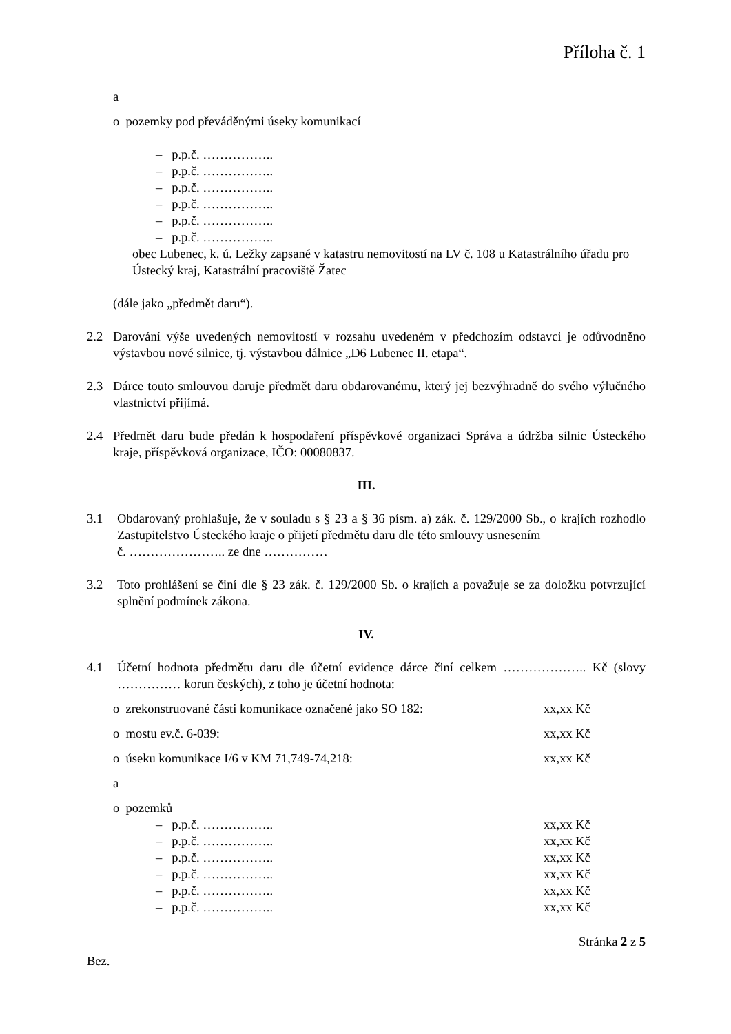Příloha č. 1
a
o pozemky pod převáděnými úseky komunikací
– p.p.č. ……………..
– p.p.č. ……………..
– p.p.č. ……………..
– p.p.č. ……………..
– p.p.č. ……………..
– p.p.č. ……………..
obec Lubenec, k. ú. Ležky zapsané v katastru nemovitostí na LV č. 108 u Katastrálního úřadu pro Ústecký kraj, Katastrální pracoviště Žatec
(dále jako „předmět daru“).
2.2 Darování výše uvedených nemovitostí v rozsahu uvedeném v předchozím odstavci je odůvodněno výstavbou nové silnice, tj. výstavbou dálnice „D6 Lubenec II. etapa“.
2.3 Dárce touto smlouvou daruje předmět daru obdarovanému, který jej bezvýhradně do svého výlučného vlastnictví přijímá.
2.4 Předmět daru bude předán k hospodaření příspěvkové organizaci Správa a údržba silnic Ústeckého kraje, příspěvková organizace, IČO: 00080837.
III.
3.1 Obdarovaný prohlašuje, že v souladu s § 23 a § 36 písm. a) zák. č. 129/2000 Sb., o krajích rozhodlo Zastupitelstvo Ústeckého kraje o přijetí předmětu daru dle této smlouvy usnesením
č. ………………….. ze dne ……………
3.2 Toto prohlášení se činí dle § 23 zák. č. 129/2000 Sb. o krajích a považuje se za doložku potvrzující splnění podmínek zákona.
IV.
4.1 Účetní hodnota předmětu daru dle účetní evidence dárce činí celkem ……………….. Kč (slovy …………… korun českých), z toho je účetní hodnota:
o zrekonstruované části komunikace označené jako SO 182: xx,xx Kč
o mostu ev.č. 6-039: xx,xx Kč
o úseku komunikace I/6 v KM 71,749-74,218: xx,xx Kč
a
o pozemků
– p.p.č. …………….. xx,xx Kč
– p.p.č. …………….. xx,xx Kč
– p.p.č. …………….. xx,xx Kč
– p.p.č. …………….. xx,xx Kč
– p.p.č. …………….. xx,xx Kč
– p.p.č. …………….. xx,xx Kč
Stránka 2 z 5
Bez.